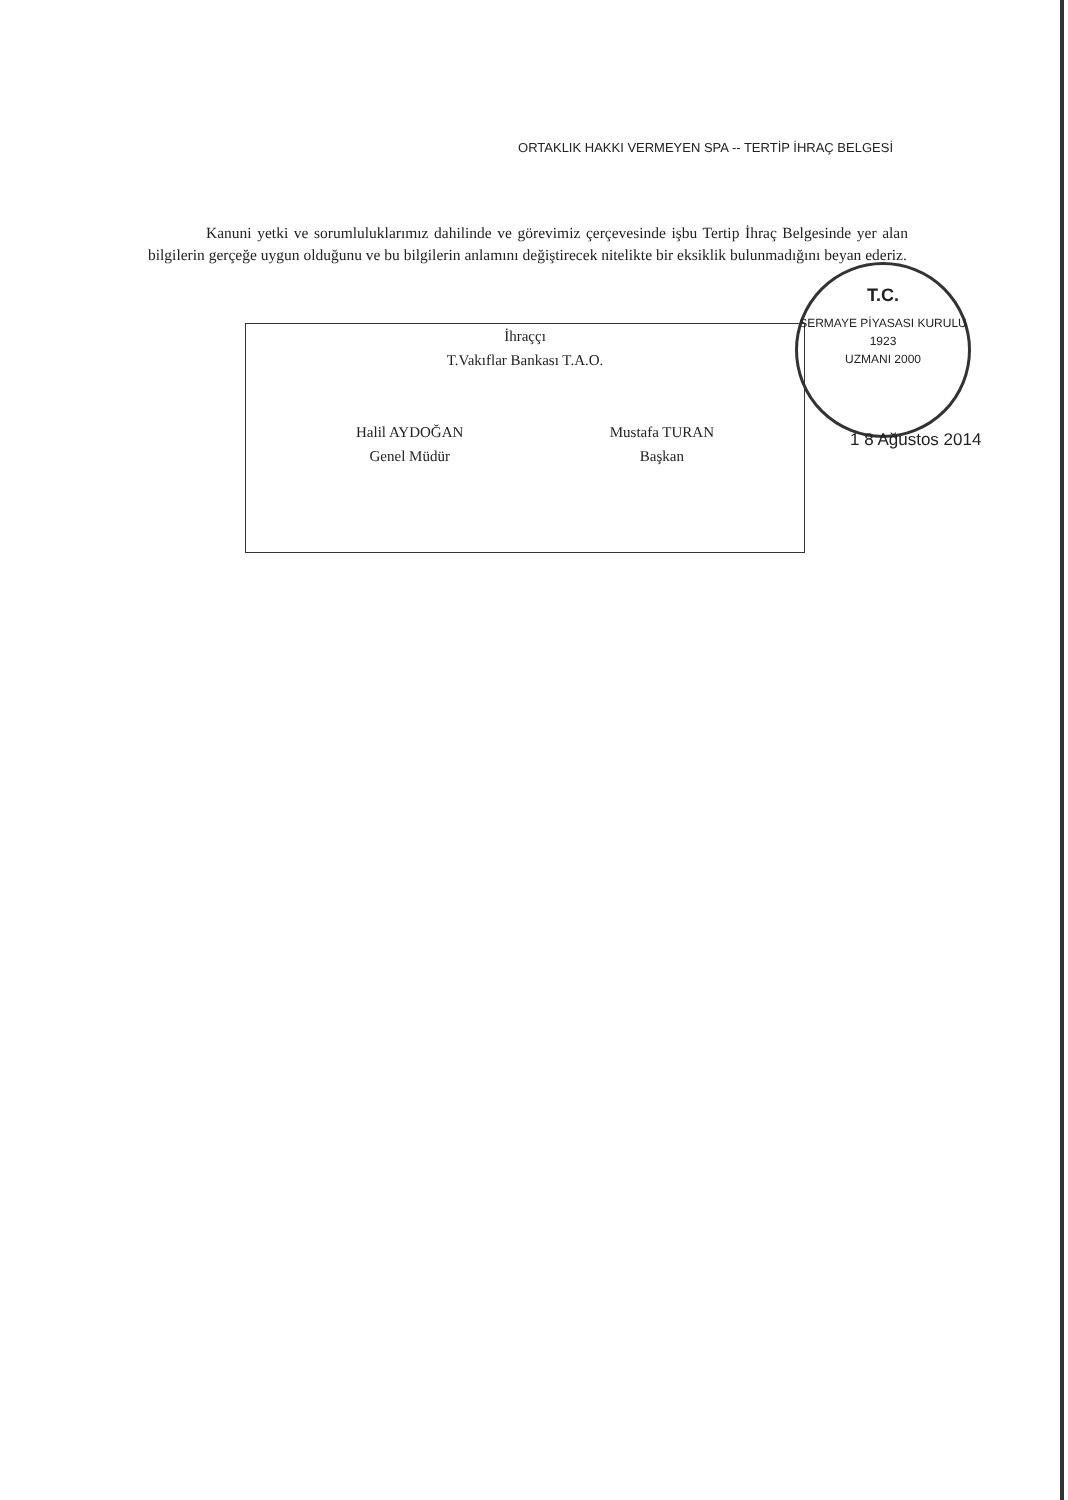ORTAKLIK HAKKI VERMEYEN SPA -- TERTİP İHRAÇ BELGESİ
Kanuni yetki ve sorumluluklarımız dahilinde ve görevimiz çerçevesinde işbu Tertip İhraç Belgesinde yer alan bilgilerin gerçeğe uygun olduğunu ve bu bilgilerin anlamını değiştirecek nitelikte bir eksiklik bulunmadığını beyan ederiz.
İhraççı
T.Vakıflar Bankası T.A.O.
Halil AYDOĞAN
Genel Müdür
Mustafa TURAN
Başkan
T.C.
SERMAYE PİYASASI KURULU
1923
UZMANI 2000
1 8 Ağustos 2014